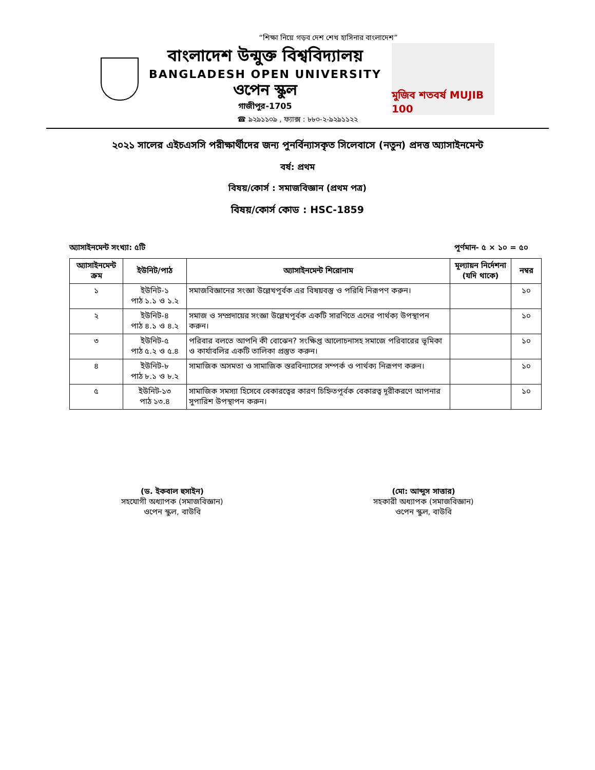“শিক্ষা নিয়ে গড়ব দেশ শেখ হাসিনার বাংলাদেশ”
বাংলাদেশ উন্মুক্ত বিশ্ববিদ্যালয়
BANGLADESH OPEN UNIVERSITY
ওপেন স্কুল
গাজীপুর-1705
মুজিব শতবর্ষ MUJIB 100
☎ ৯২৯১১০৯ , ফ্যাক্স : ৮৮০-২-৯২৯১১২২
২০২১ সালের এইচএসসি পরীক্ষার্থীদের জন্য পুনর্বিন্যাসকৃত সিলেবাসে (নতুন) প্রদত্ত অ্যাসাইনমেন্ট
বর্ষ: প্রথম
বিষয়/কোর্স : সমাজবিজ্ঞান (প্রথম পত্র)
বিষয়/কোর্স কোড : HSC-1859
অ্যাসাইনমেন্ট সংখ্যা: ৫টি পূর্ণমান- ৫ × ১০ = ৫০
| অ্যাসাইনমেন্ট ক্রম | ইউনিট/পাঠ | অ্যাসাইনমেন্ট শিরোনাম | মূল্যায়ন নির্দেশনা (যদি থাকে) | নম্বর |
| --- | --- | --- | --- | --- |
| ১ | ইউনিট-১ পাঠ ১.১ ও ১.২ | সমাজবিজ্ঞানের সংজ্ঞা উল্লেখপূর্বক এর বিষয়বস্তু ও পরিধি নিরূপণ করুন। | | ১০ |
| ২ | ইউনিট-৪ পাঠ ৪.১ ও ৪.২ | সমাজ ও সম্প্রদায়ের সংজ্ঞা উল্লেখপূর্বক একটি সারণিতে এদের পার্থক্য উপস্থাপন করুন। | | ১০ |
| ৩ | ইউনিট-৫ পাঠ ৫.২ ও ৫.৪ | পরিবার বলতে আপনি কী বোঝেন? সংক্ষিপ্ত আলোচনাসহ সমাজে পরিবারের ভূমিকা ও কার্যাবলির একটি তালিকা প্রস্তুত করুন। | | ১০ |
| ৪ | ইউনিট-৮ পাঠ ৮.১ ও ৮.২ | সামাজিক অসমতা ও সামাজিক স্তরবিন্যাসের সম্পর্ক ও পার্থক্য নিরূপণ করুন। | | ১০ |
| ৫ | ইউনিট-১৩ পাঠ ১৩.৪ | সামাজিক সমস্যা হিসেবে বেকারত্বের কারণ চিহ্নিতপূর্বক বেকারত্ব দূরীকরণে আপনার সুপারিশ উপস্থাপন করুন। | | ১০ |
(ড. ইকবাল হুসাইন)
সহযোগী অধ্যাপক (সমাজবিজ্ঞান)
ওপেন স্কুল, বাউবি
(মো: আব্দুস সাত্তার)
সহকারী অধ্যাপক (সমাজবিজ্ঞান)
ওপেন স্কুল, বাউবি